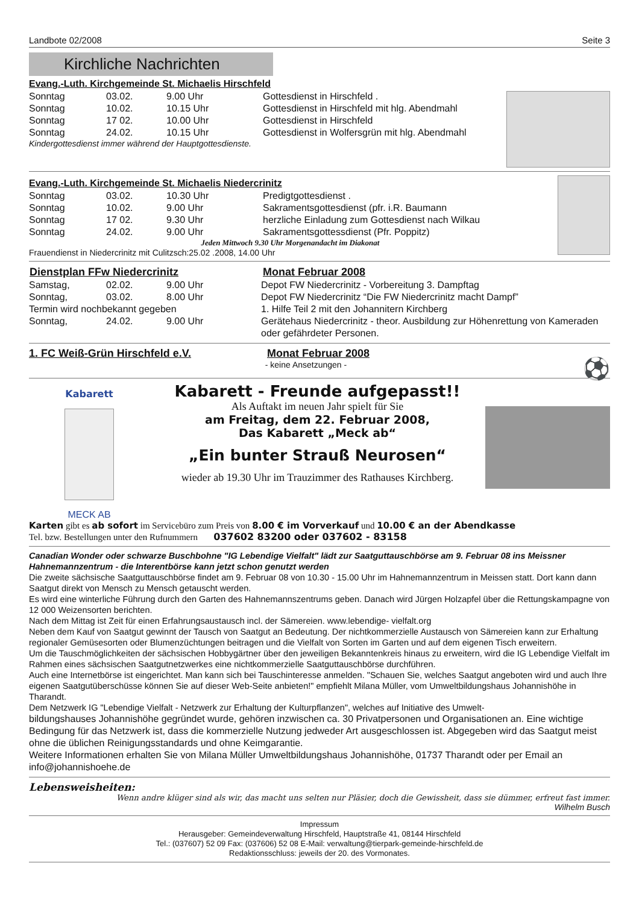Landbote 02/2008 Seite 3
Kirchliche Nachrichten
Evang.-Luth. Kirchgemeinde St. Michaelis Hirschfeld
| Sonntag | 03.02. | 9.00 Uhr | Gottesdienst in Hirschfeld . |
| Sonntag | 10.02. | 10.15 Uhr | Gottesdienst in Hirschfeld mit hlg. Abendmahl |
| Sonntag | 17 02. | 10.00 Uhr | Gottesdienst in Hirschfeld |
| Sonntag | 24.02. | 10.15 Uhr | Gottesdienst in Wolfersgrün mit hlg. Abendmahl |
Kindergottesdienst immer während der Hauptgottesdienste.
Evang.-Luth. Kirchgemeinde St. Michaelis Niedercrinitz
| Sonntag | 03.02. | 10.30 Uhr | Predigtgottesdienst . |
| Sonntag | 10.02. | 9.00 Uhr | Sakramentsgottesdienst (pfr. i.R. Baumann |
| Sonntag | 17 02. | 9.30 Uhr | herzliche Einladung zum Gottesdienst nach Wilkau |
| Sonntag | 24.02. | 9.00 Uhr | Sakramentsgottessdienst (Pfr. Poppitz) |
Jeden Mittwoch 9.30 Uhr Morgenandacht im Diakonat
Frauendienst in Niedercrinitz mit Culitzsch:25.02 .2008, 14.00 Uhr
| Dienstplan FFw Niedercrinitz | Monat Februar 2008 |
| --- | --- |
| Samstag, | 02.02. | 9.00 Uhr | Depot FW Niedercrinitz - Vorbereitung 3. Dampftag |
| Sonntag, | 03.02. | 8.00 Uhr | Depot FW Niedercrinitz “Die FW Niedercrinitz macht Dampf” |
| Termin wird nochbekannt gegeben | | | 1. Hilfe Teil 2 mit den Johannitern Kirchberg |
| Sonntag, | 24.02. | 9.00 Uhr | Gerätehaus Niedercrinitz - theor. Ausbildung zur Höhenrettung von Kameraden oder gefährdeter Personen. |
1. FC Weiß-Grün Hirschfeld e.V. Monat Februar 2008
- keine Ansetzungen - ⚽
Kabarett
MECK AB
Kabarett - Freunde aufgepasst!!
Als Auftakt im neuen Jahr spielt für Sie
am Freitag, dem 22. Februar 2008,
Das Kabarett „Meck ab“
„Ein bunter Strauß Neurosen“
wieder ab 19.30 Uhr im Trauzimmer des Rathauses Kirchberg.
Karten gibt es ab sofort im Servicebüro zum Preis von 8.00 € im Vorverkauf und 10.00 € an der Abendkasse
Tel. bzw. Bestellungen unter den Rufnummern 037602 83200 oder 037602 - 83158
Canadian Wonder oder schwarze Buschbohne "IG Lebendige Vielfalt" lädt zur Saatguttauschbörse am 9. Februar 08 ins Meissner Hahnemannzentrum - die Interentbörse kann jetzt schon genutzt werden
Die zweite sächsische Saatguttauschbörse findet am 9. Februar 08 von 10.30 - 15.00 Uhr im Hahnemannzentrum in Meissen statt. Dort kann dann Saatgut direkt von Mensch zu Mensch getauscht werden.
Es wird eine winterliche Führung durch den Garten des Hahnemannszentrums geben. Danach wird Jürgen Holzapfel über die Rettungskampagne von 12 000 Weizensorten berichten.
Nach dem Mittag ist Zeit für einen Erfahrungsaustausch incl. der Sämereien. www.lebendige- vielfalt.org
Neben dem Kauf von Saatgut gewinnt der Tausch von Saatgut an Bedeutung. Der nichtkommerzielle Austausch von Sämereien kann zur Erhaltung regionaler Gemüsesorten oder Blumenzüchtungen beitragen und die Vielfalt von Sorten im Garten und auf dem eigenen Tisch erweitern.
Um die Tauschmöglichkeiten der sächsischen Hobbygärtner über den jeweiligen Bekanntenkreis hinaus zu erweitern, wird die IG Lebendige Vielfalt im Rahmen eines sächsischen Saatgutnetzwerkes eine nichtkommerzielle Saatguttauschbörse durchführen.
Auch eine Internetbörse ist eingerichtet. Man kann sich bei Tauschinteresse anmelden. "Schauen Sie, welches Saatgut angeboten wird und auch Ihre eigenen Saatgutüberschüsse können Sie auf dieser Web-Seite anbieten!" empfiehlt Milana Müller, vom Umweltbildungshaus Johannishöhe in Tharandt.
Dem Netzwerk IG "Lebendige Vielfalt - Netzwerk zur Erhaltung der Kulturpflanzen", welches auf Initiative des Umwelt-
bildungshauses Johannishöhe gegründet wurde, gehören inzwischen ca. 30 Privatpersonen und Organisationen an. Eine wichtige Bedingung für das Netzwerk ist, dass die kommerzielle Nutzung jedweder Art ausgeschlossen ist. Abgegeben wird das Saatgut meist ohne die üblichen Reinigungsstandards und ohne Keimgarantie.
Weitere Informationen erhalten Sie von Milana Müller Umweltbildungshaus Johannishöhe, 01737 Tharandt oder per Email an info@johannishoehe.de
Lebensweisheiten:
Wenn andre klüger sind als wir, das macht uns selten nur Pläsier, doch die Gewissheit, dass sie dümmer, erfreut fast immer.
Wilhelm Busch
Impressum
Herausgeber: Gemeindeverwaltung Hirschfeld, Hauptstraße 41, 08144 Hirschfeld
Tel.: (037607) 52 09 Fax: (037606) 52 08 E-Mail: verwaltung@tierpark-gemeinde-hirschfeld.de
Redaktionsschluss: jeweils der 20. des Vormonates.